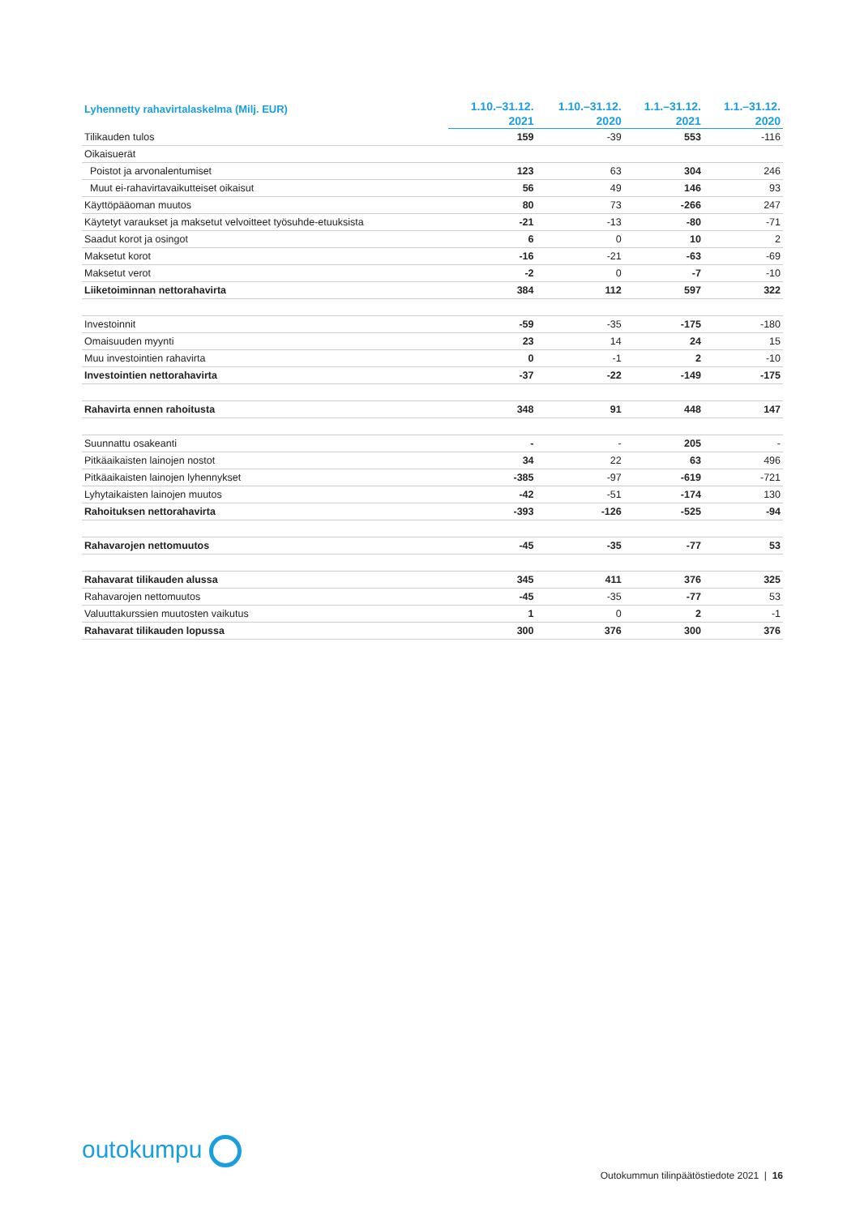| Lyhennetty rahavirtalaskelma (Milj. EUR) | 1.10.–31.12. | 1.10.–31.12. | 1.1.–31.12. | 1.1.–31.12. |
| --- | --- | --- | --- | --- |
| | 2021 | 2020 | 2021 | 2020 |
| Tilikauden tulos | 159 | -39 | 553 | -116 |
| Oikaisuerät | | | | |
| Poistot ja arvonalentumiset | 123 | 63 | 304 | 246 |
| Muut ei-rahavirtavaikutteiset oikaisut | 56 | 49 | 146 | 93 |
| Käyttöpääoman muutos | 80 | 73 | -266 | 247 |
| Käytetyt varaukset ja maksetut velvoitteet työsuhde-etuuksista | -21 | -13 | -80 | -71 |
| Saadut korot ja osingot | 6 | 0 | 10 | 2 |
| Maksetut korot | -16 | -21 | -63 | -69 |
| Maksetut verot | -2 | 0 | -7 | -10 |
| Liiketoiminnan nettorahavirta | 384 | 112 | 597 | 322 |
| Investoinnit | -59 | -35 | -175 | -180 |
| Omaisuuden myynti | 23 | 14 | 24 | 15 |
| Muu investointien rahavirta | 0 | -1 | 2 | -10 |
| Investointien nettorahavirta | -37 | -22 | -149 | -175 |
| Rahavirta ennen rahoitusta | 348 | 91 | 448 | 147 |
| Suunnattu osakeanti | - | - | 205 | - |
| Pitkäaikaisten lainojen nostot | 34 | 22 | 63 | 496 |
| Pitkäaikaisten lainojen lyhennykset | -385 | -97 | -619 | -721 |
| Lyhytaikaisten lainojen muutos | -42 | -51 | -174 | 130 |
| Rahoituksen nettorahavirta | -393 | -126 | -525 | -94 |
| Rahavarojen nettomuutos | -45 | -35 | -77 | 53 |
| Rahavarat tilikauden alussa | 345 | 411 | 376 | 325 |
| Rahavarojen nettomuutos | -45 | -35 | -77 | 53 |
| Valuuttakurssien muutosten vaikutus | 1 | 0 | 2 | -1 |
| Rahavarat tilikauden lopussa | 300 | 376 | 300 | 376 |
outokumpu
Outokummun tilinpäätöstiedote 2021 | 16